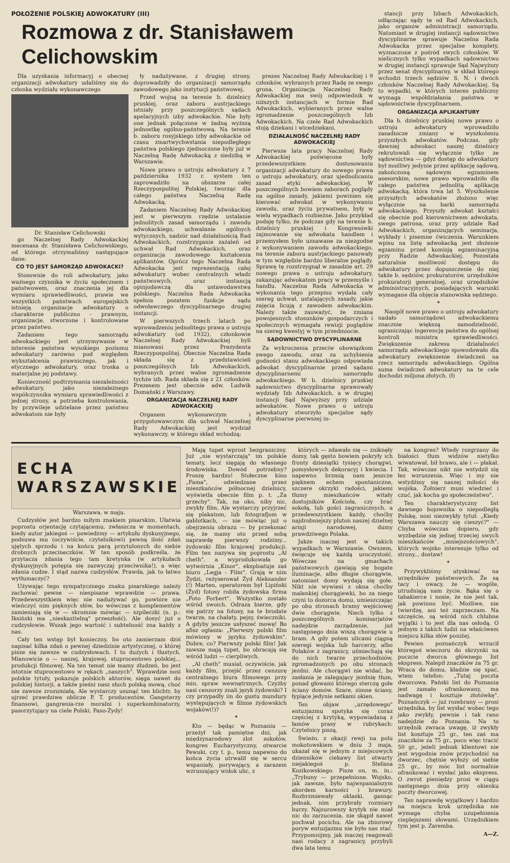POŁOŻENIE POLSKIEJ ADWOKATURY (III)
Rozmowa z dr. Stanisławem Celichowskim
Dla uzyskania informacyj o obecnej organizacji adwokatury udaliśmy się do członka wydziału wykonawczego
Dr. Stanisław Celichowski
go Naczelnej Rady Adwokackiej mecenasa dr. Stanisława Celichowskiego, od którego otrzymaliśmy następujące dane:
CO TO JEST SAMORZĄD ADWOKACKI?
Stosownie do roli adwokatury, jako ważnego czynnika w życiu społecznem i państwowem, oraz znaczenia jej dla wymiaru sprawiedliwości, prawie we wszystkich państwach europejskich istnieją organizacje adwokatury o charakterze publiczno - prawnym, organizacje, stworzone i kontrolowane przez państwo.
Zadaniem tego samorządu adwokackiego jest utrzymywanie w interesie państwa wysokiego poziomu adwokatury zarówno pod względem wykształcenia prawniczego, jak i etycznego adwokatury, oraz troska o materjalne jej podstawy.
Konieczność podtrzymania niezależności adwokatury, jako niezależnego współczynnika wymiaru sprawiedliwości z jednej strony, a potrzeba kontrolowania, by przywileje udzielane przez państwo adwokatom nie były
ły nadużywane, z drugiej strony, doprowadziły do organizacji samorządu zawodowego jako instytucji państwowej.
Przed wojną na terenie b. dzielnicy pruskiej, oraz zaboru austrjackiego istniały przy poszczególnych sądach apelacyjnych izby adwokackie. Nie były one jednak połączone w żadną wyższą jednostkę ogólno-państwową. Na terenie b. zaboru rosyjskiego izby adwokackie od czasu zmartwychwstania niepodległego państwa polskiego zjednoczone były już w Naczelną Radę Adwokacką z siedzibą w Warszawie.
Nowe prawo o ustroju adwokatury z 7 października 1932 r. system ten zaprowadziło na obszarze całej Rzeczypospolitej Polskiej, tworząc dla całego państwa Naczelną Radę Adwokacką.
Zadaniem Naczelnej Rady Adwokackiej jest w pierwszym rzędzie ustalanie jednolitych zasad samorządu i zawodu adwokackiego, uchwalanie ogólnych wytycznych, nadzór nad działalnością Rad Adwokackich, rozstrzyganie zażaleń od uchwał Rad Adwokackich, oraz organizacja zawodowego kształcenia aplikantów. Oprócz tego Naczelna Rada Adwokacka jest reprezentacją całej adwokatury wobec centralnych władz państwowych, oraz instancją opinjodawczą dla ustawodawstwa polskiego. Naczelna Rada Adwokacka spełnia pozatem funkcje sądu odwoławczego dyscyplinarnego drugiej instancji.
W pierwszych trzech latach po wprowadzeniu jednolitego prawa o ustroju adwokatury (od 1932), członkowie Naczelnej Rady Adwokackiej byli mianowani przez Prezydenta Rzeczypospolitej. Obecnie Naczelna Rada składa się z przedstawicieli poszczególnych Izb Adwokackich, wybranych przez walne zgromadzenie tychże izb. Rada składa się z 21 członków. Prezesem jest obecnie adw. Ludwik Domański z Warszawy.
ORGANIZACJA NACZELNEJ RADY ADWOKACKIEJ
Organem wykonawczym i przygotowawczym dla uchwał Naczelnej Rady Adwokackiej jest wydział wykonawczy, w którego skład wchodzą:
prezes Naczelnej Rady Adwokackiej i 9 członków, wybranych przez Radę ze swego grona. Organizacja Naczelnej Rady Adwokackiej ma swój odpowiednik w niższych instancjach w formie Rad Adwokackich, wybieranych przez walne zgromadzenie poszczególnych Izb Adwokackich. Na czele Rad Adwokackich stoją dziekani i wicedziekani.
DZIAŁALNOŚĆ NACZELNEJ RADY ADWOKACKIEJ
Pierwsze lata pracy Naczelnej Rady Adwokackiej poświęcone były przedewszystkiem dostosowaniu organizacji adwokatury do nowego prawa o ustroju adwokatury, oraz ujednolicaniu zasad etyki adwokackiej. W poszczególnych bowiem zaborach poglądy na ogólne zasady, jakiemi powinien się kierować adwokat w wykonywaniu zawodu, oraz życiu prywatnem, były w wielu wypadkach rozbieżne. Jako przykład podaję tylko, że podczas gdy na terenie b. dzielnicy pruskiej i Kongresówki zajmowanie się adwokata handlem i przemysłem było uznawane za niezgodne z wykonywaniem zawodu adwokackiego, na terenie zaboru austrjackiego panowały w tym względzie bardzo liberalne poglądy. Sprawę tę rozstrzygnął w zasadzie art. 29 nowego prawa o ustroju adwokatury, zakazując adwokatom pracy w przemyśle i handlu. Naczelna Rada Adwokacka w wykonaniu tego przepisu wydała cały szereg uchwał, ustalających zasady, jakie zajęcia licują z zawodem adwokackim. Należy także zauważyć, że zmiana powojennych stosunków gospodarczych i społecznych wymagała rewizji poglądów na szereg kwestyj w tym przedmiocie.
SĄDOWNICTWO DYSCYPLINARNE
Za wykroczenia przeciw obowiązkom swego zawodu, oraz za uchybienia godności stanu adwokackiego odpowiada adwokat dyscyplinarnie przed sądami dyscyplinarnemi samorządu adwokackiego. W b. dzielnicy pruskiej sądownictwo dyscyplinarne sprawowały wydziały Izb Adwokackich, a w drugiej instancji Sąd Najwyższy przy udziale adwokatów. Nowe prawo o ustroju adwokatury stworzyło specjalne sądy dyscyplinarne pierwszej in-
stancji przy Izbach Adwokackich, odłączając sądy te od Rad Adwokackich, jako organów administracji samorządu. Natomiast w drugiej instancji sądownictwo dyscyplinarne sprawuje Naczelna Rada Adwokacka przez specjalne komplety, wyznaczone z pośród swych członków. W nielicznych tylko wypadkach sądownictwo w drugiej instancji sprawuje Sąd Najwyższy przez senat dyscyplinarny, w skład którego wchodzi trzech sędziów S. N. i dwóch członków Naczelnej Rady Adwokackiej. Są to wypadki, w których interes publiczny wymaga współdziałania państwa w sądownictwie dyscyplinarnem.
ORGANIZACJA APLIKANTURY
Dla b. dzielnicy pruskiej nowe prawo o ustroju adwokatury wprowadziło zasadnicze zmiany w wyszkoleniu przyszłych adwokatów. Podczas, gdy dawniej adwokaci naszej dzielnicy rekrutowali się wyłącznie tylko ze sądownictwa — gdyż dostęp do adwokatury był możliwy jedynie przez aplikację sądową, zakończoną sądowym egzaminem asesorskim, nowe prawo wprowadziło dla całego państwa jednolitą aplikację adwokacką, która trwa lat 5. Wyszkolenie przyszłych adwokatów złożono więc wyłącznie na barki samorządu adwokackiego. Przyszły adwokat kształci się obecnie pod kierownictwem adwokata, swego patrona, oraz przy udziale Rad Adwokackich, organizujących seminarja, wykłady i pisemne ćwiczenia. Warunkiem wpisu na listę adwokacką jest złożenie egzaminu przed komisją egzaminacyjną przy Radzie Adwokackiej. Pozostała naturalnie możliwość dostępu do adwokatury przez dopuszczenie do niej także b. sędziów, prokuratorów, urzędników prokuratorji generalnej, oraz urzędników administracyjnych, posiadających warunki wymagane dla objęcia stanowiska sędziego.
*
Naogół nowe prawo o ustroju adwokatury nadało samorządowi adwokackiemu znacznie większą samodzielność, ograniczając ingerencję państwa do ogólnej kontroli ministra sprawiedliwości. Zwiększenie zakresu działalności samorządu adwokackiego spowodowało dla adwokatury zwiększenie świadczeń na rzecz samorządu adwokackiego. Ogólna suma świadczeń adwokatury na te cele dochodzi miljona złotych. (ł)
ECHA
WARSZAWSKIE
Warszawa, w maju.
Cudzysłów jest bardzo miłym znakiem pisarskim. Ułatwia poprostu orjentację czytającemu, zwłaszcza w momentach, kiedy autor jakiegoś — powiedzmy — artykułu dyskusyjnego, podsuwa mu (oczywiście, czytelnikowi) pewną ilość zdań ujętych sprzodu i na końcu parą przytulonych do siebie drobnych przecineczków. W ten sposób podkreśla, że przytacza zdania tego tam kretynka (w artykułach dyskusyjnych potępia się zazwyczaj przeciwnika!), a więc zdania cudze. I stąd nazwa cudzysłów. Prawda, jak to łatwo wytłumaczyć?
Używając tego sympatycznego znaku pisarskiego należy zachować pewne — niespisane wprawdzie — prawa. Przedewszystkiem więc nie nadużywać go, powtóre nie wieńczyć nim pięknych słów, bo wówczas z komplementów zamieniają się w — skromnie mówiąc — szpileczki (n. p.: Iksiński ma „nieskazitelną" przeszłość). Ale dosyć już o cudzysłowie. Wszak jego wartość i subtelność zna każdy z nas.
Cały ten wstęp był konieczny, bo oto zamierzam dziś napisać kilka zdań o pewnej dziedzinie artystycznej, o której pisze się zawsze w cudzysłowach. I to dużych i tłustych. Mianowicie o — naszej, krajowej, stuprocentowo polskiej... produkcji filmowej. Na ten temat nie mamy złudzeń, bo jest istotnie stuprocentowo w rękach „naszych". Wprawdzie nosi polskie tytuły, pokazuje polskich aktorów, sięga nawet do polskiej historji, a także pieśni nasz słuch polską mową, choć nie zawsze zrozumiałą. Ale wystarczy usunąć ten blichtr, by ujrzeć prawdziwe oblicze P. T. producentów. Gangsterzy finansowi, gangrenia-rze moralni i superkombinatorzy, pasorzytujący na ciele Polski. Paso-Żydy!
Mają tupet wprost bezgraniczny. Już „nie wystarczają" im polskie tematy, lecz sięgają do własnego środowiska. Dowód potrzebny? Proszę bardzo! Stołeczne kino „Fama", odwiedzane przez mieszkańców północnej dzielnicy, wyświetla obecnie film p. t. „Za grzechy". Tak, na oko, niby nic, zwykły film. Ale wystarczy przyjrzeć się plakatom, lub fotografjom w gablotkach, — nie mówiąc już o obejrzeniu obrazu — by przekonać się, że mamy oto przed sobą naprawdę pierwszy rodzimy... żydowski film krajowej produkcji. Film ten nazywa się poprostu „Al cheth", a wyprodukowała go wytwórnia „Kinor", eksploatuje zaś biuro „Legja - Film". Grają w nim Żydzi, reżyserował Żyd Aleksander (!) Marten, operatorem był Lipiński (Żyd) fotosy robiła żydowska firma „Foto Forbert". Wszystko zostało wśród swoich. Odraza bierze, gdy się patrzy na fotosy, na te brodate twarze, na chałaty, pejsy, świeczniki. A gdyby jeszcze usłyszeć mowę! Bo afisz ogłasza: „Pierwszy polski film mówiony w języku żydowskim". Dobre, co? Pierwszy polski film! Jak zawsze mają tupet, bo obracają się wśród ludzi — cierpliwych.
„Al cheth" musiał, oczywiście, jak każdy film, przejść przez cenzurę centralnego biura filmowego przy min. spraw wewnętrznych. Czyżby nasi cenzorzy znali język żydowski? I czy przypadły im do gustu mundury występujących w filmie żydowskich wojaków(!)?
*
Kto — będąc w Poznaniu — przeżył tak pamiętne dni, jak międzynarodowy zlot sokołów, kongres Eucharystyczny, otwarcie Pewuki, czy t. p., temu napewno do końca życia utrwalił się w sercu wspaniały, porywający, a zarazem wzruszający widok ulic, z
których — zdawało się — zniknęły domy, tak gęsto bowiem pokryły ich fronty dziesiątki tysięcy chorągwi, pomysłowych dekoracyj i kwiecia. I napewno brzmią nam jeszcze pięknem echem spontaniczne, szczere okrzyki radości, jakiemi tłumy mieszkańców witały dostojników Kościoła, czy brać sokołą, lub gości zagranicznych, a przedewszystkiem każdy, choćby najdrobniejszy pluton naszej dzielnej armji narodowej, dumy prawdziwego Polaka.
Jakże inaczej jest w takich wypadkach w Warszawie. Owszem, święcuje się każdą uroczystość. Wówczas na gmachach państwowych zjawiają się bogate iluminacje, albo długie chorągwie, natomiast domy wydają się gołe. Nikt nie wywiesi z okna choćby malenkiej chorągiewki, bo za niego czyni to dozorca domu, umieszczając po obu stronach bramy wejściowej dwie chorągwie. Niech tylko z poszczególnych komisarjatów nadejdzie zarządzenie, już następnego dnia wiszą chorągwie u bram. A gdy potem ulicami ciągną szeregi wojska lub harcerzy, albo Polaków z zagranicy, uśmiechają się do nich twarze przechodniów, zgromadzonych po obu stronach jezdni. Ale chorągwi nie widać, bo zasłania je zalegający jezdnię tłum, ponad głowami którego sterczą gołe ściany domów. Szare, zimne ściany, łypiące jedynie setkami okien.
Ten objaw „urzędowego" entuzjazmu spotyka się coraz częściej z krytyką, wypowiadaną z łamów prasy w rubrykach: Czytelnicy piszą.
Świeżo, z okazji rewji na polu mokotowskiem w dniu 3 maja, ukazał się w jednym z miejscowych dzienników ciekawy list otwarty niejakiegoś p. Stefana Kozikowskiego. Pisze on, m. in.: „Trybuny — przepełnione. Wojsko, jak zawsze, było najwspanialszym akordem karności i brawury. Rozbrzmiewały oklaski, gasnąc jednak, nim przybrały rozmiary burzy. Najsurowszy krytyk nie miał nic do zarzucenia, nie skąpił nawet pochwał pocichu. Ale na zbiorowy poryw entuzjazmu nie było nas stać. Przypomnijmy, jak inaczej reagowali nasi rodacy z zagranicy, przybyli dwa lata temu
na kongres? Wtedy rozgrzany do białości tłum widzów nietylko wiwatował, bił brawo, ale i — płakał. Tak, wówczas nikt nie wstydził się łez wzruszenia. Więc i my nie wstydźmy się naszej miłości do wojska. Żołnierz musi wiedzieć i czuć, jak kocha go społeczeństwo".
Ten charakterystyczny list dawnego bojownika o niepodległą Polskę, nosi niezwykły tytuł: „Kiedy Warszawa nauczy się cieszyć?" — Chyba wówczas dopiero, gdy wyzbędzie się jednej trzeciej swych mieszkańców „mniejszościowych", których wojsko interesuje tylko od strony... dostaw!
*
Przywykliśmy utyskiwać na urzędników państwowych. Że są tacy i owacy, że — wogóle, utrudniają nam życie. Bąka się o tabakierce i nosie, że nie jest tak, jak powinno być. Możliwe, nie twierdzę, ani też zaprzeczam. Na szczęście, są wśród nich chlubne wyjątki i to jest dla nas osłodą. O jednym z takich ludzi na właściwem miejscu kilka słów poniżej.
Pewien poznańczyk wrzucił któregoś wieczoru do skrzynki na poczcie dworca głównego list ekspress. Nalepił znaczków za 75 gr. Wraca do domu, kładzie się spać, wtem telefon: „Tutaj poczta dworcowa. Pański list do Poznania jest zamało ofrankowany, ma nadwagę i kosztuje złotówkę". Poznańczyk — już rozebrany — prosi urzędnika, by list wysłać wobec tego jako zwykły, pewnie i tak rano nadejdzie do Poznania. Na to urzędnik zwraca uwagę, iż zwykły list kosztuje 25 gr., ten zaś ma znaczków za 75 gr., poco więc tracić 50 gr., jeżeli jednak klientowi nie jest wygodnie znów przychodzić na dworzec, chętnie wyłoży od siebie 25 gr., by móc list normalnie ofrankować i wysłać jako ekspress. O zwrot pieniędzy prosi w ciągu następnego dnia przy okienku poczty dworcowej.
Ten naprawdę wyjątkowy i bardzo na miejscu krok urzędnika nie wymaga chyba uzupełnienia cieplejszemi słowami. Urzędnikiem tym jest p. Zaremba.
A—Z.